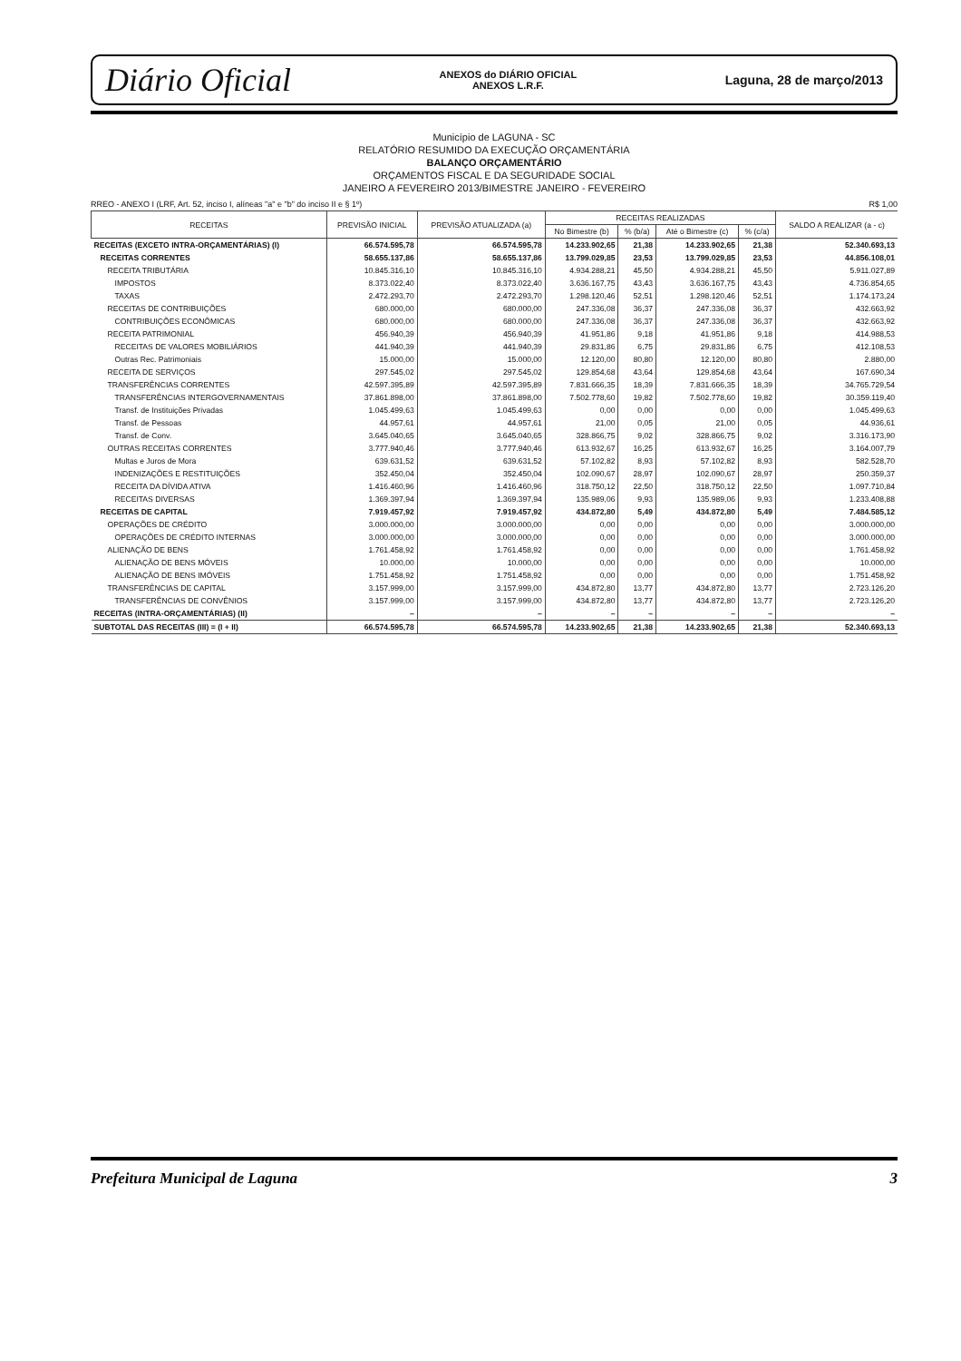Diário Oficial ANEXOS do DIÁRIO OFICIAL
ANEXOS L.R.F. Laguna, 28 de março/2013
Município de LAGUNA - SC
RELATÓRIO RESUMIDO DA EXECUÇÃO ORÇAMENTÁRIA
BALANÇO ORÇAMENTÁRIO
ORÇAMENTOS FISCAL E DA SEGURIDADE SOCIAL
JANEIRO A FEVEREIRO 2013/BIMESTRE JANEIRO - FEVEREIRO
RREO - ANEXO I (LRF, Art. 52, inciso I, alíneas "a" e "b" do inciso II e § 1º) R$ 1,00
| RECEITAS | PREVISÃO INICIAL | PREVISÃO ATUALIZADA (a) | RECEITAS REALIZADAS | | | | SALDO A REALIZAR (a - c) |
| --- | --- | --- | --- | --- | --- | --- | --- |
| | | | No Bimestre (b) | % (b/a) | Até o Bimestre (c) | % (c/a) | |
| RECEITAS (EXCETO INTRA-ORÇAMENTÁRIAS) (I) | 66.574.595,78 | 66.574.595,78 | 14.233.902,65 | 21,38 | 14.233.902,65 | 21,38 | 52.340.693,13 |
| RECEITAS CORRENTES | 58.655.137,86 | 58.655.137,86 | 13.799.029,85 | 23,53 | 13.799.029,85 | 23,53 | 44.856.108,01 |
| RECEITA TRIBUTÁRIA | 10.845.316,10 | 10.845.316,10 | 4.934.288,21 | 45,50 | 4.934.288,21 | 45,50 | 5.911.027,89 |
| IMPOSTOS | 8.373.022,40 | 8.373.022,40 | 3.636.167,75 | 43,43 | 3.636.167,75 | 43,43 | 4.736.854,65 |
| TAXAS | 2.472.293,70 | 2.472.293,70 | 1.298.120,46 | 52,51 | 1.298.120,46 | 52,51 | 1.174.173,24 |
| RECEITAS DE CONTRIBUIÇÕES | 680.000,00 | 680.000,00 | 247.336,08 | 36,37 | 247.336,08 | 36,37 | 432.663,92 |
| CONTRIBUIÇÕES ECONÔMICAS | 680.000,00 | 680.000,00 | 247.336,08 | 36,37 | 247.336,08 | 36,37 | 432.663,92 |
| RECEITA PATRIMONIAL | 456.940,39 | 456.940,39 | 41.951,86 | 9,18 | 41.951,86 | 9,18 | 414.988,53 |
| RECEITAS DE VALORES MOBILIÁRIOS | 441.940,39 | 441.940,39 | 29.831,86 | 6,75 | 29.831,86 | 6,75 | 412.108,53 |
| Outras Rec. Patrimoniais | 15.000,00 | 15.000,00 | 12.120,00 | 80,80 | 12.120,00 | 80,80 | 2.880,00 |
| RECEITA DE SERVIÇOS | 297.545,02 | 297.545,02 | 129.854,68 | 43,64 | 129.854,68 | 43,64 | 167.690,34 |
| TRANSFERÊNCIAS CORRENTES | 42.597.395,89 | 42.597.395,89 | 7.831.666,35 | 18,39 | 7.831.666,35 | 18,39 | 34.765.729,54 |
| TRANSFERÊNCIAS INTERGOVERNAMENTAIS | 37.861.898,00 | 37.861.898,00 | 7.502.778,60 | 19,82 | 7.502.778,60 | 19,82 | 30.359.119,40 |
| Transf. de Instituições Privadas | 1.045.499,63 | 1.045.499,63 | 0,00 | 0,00 | 0,00 | 0,00 | 1.045.499,63 |
| Transf. de Pessoas | 44.957,61 | 44.957,61 | 21,00 | 0,05 | 21,00 | 0,05 | 44.936,61 |
| Transf. de Conv. | 3.645.040,65 | 3.645.040,65 | 328.866,75 | 9,02 | 328.866,75 | 9,02 | 3.316.173,90 |
| OUTRAS RECEITAS CORRENTES | 3.777.940,46 | 3.777.940,46 | 613.932,67 | 16,25 | 613.932,67 | 16,25 | 3.164.007,79 |
| Multas e Juros de Mora | 639.631,52 | 639.631,52 | 57.102,82 | 8,93 | 57.102,82 | 8,93 | 582.528,70 |
| INDENIZAÇÕES E RESTITUIÇÕES | 352.450,04 | 352.450,04 | 102.090,67 | 28,97 | 102.090,67 | 28,97 | 250.359,37 |
| RECEITA DA DÍVIDA ATIVA | 1.416.460,96 | 1.416.460,96 | 318.750,12 | 22,50 | 318.750,12 | 22,50 | 1.097.710,84 |
| RECEITAS DIVERSAS | 1.369.397,94 | 1.369.397,94 | 135.989,06 | 9,93 | 135.989,06 | 9,93 | 1.233.408,88 |
| RECEITAS DE CAPITAL | 7.919.457,92 | 7.919.457,92 | 434.872,80 | 5,49 | 434.872,80 | 5,49 | 7.484.585,12 |
| OPERAÇÕES DE CRÉDITO | 3.000.000,00 | 3.000.000,00 | 0,00 | 0,00 | 0,00 | 0,00 | 3.000.000,00 |
| OPERAÇÕES DE CRÉDITO INTERNAS | 3.000.000,00 | 3.000.000,00 | 0,00 | 0,00 | 0,00 | 0,00 | 3.000.000,00 |
| ALIENAÇÃO DE BENS | 1.761.458,92 | 1.761.458,92 | 0,00 | 0,00 | 0,00 | 0,00 | 1.761.458,92 |
| ALIENAÇÃO DE BENS MÓVEIS | 10.000,00 | 10.000,00 | 0,00 | 0,00 | 0,00 | 0,00 | 10.000,00 |
| ALIENAÇÃO DE BENS IMÓVEIS | 1.751.458,92 | 1.751.458,92 | 0,00 | 0,00 | 0,00 | 0,00 | 1.751.458,92 |
| TRANSFERÊNCIAS DE CAPITAL | 3.157.999,00 | 3.157.999,00 | 434.872,80 | 13,77 | 434.872,80 | 13,77 | 2.723.126,20 |
| TRANSFERÊNCIAS DE CONVÊNIOS | 3.157.999,00 | 3.157.999,00 | 434.872,80 | 13,77 | 434.872,80 | 13,77 | 2.723.126,20 |
| RECEITAS (INTRA-ORÇAMENTÁRIAS) (II) | – | – | – | – | – | – | – |
| SUBTOTAL DAS RECEITAS (III) = (I + II) | 66.574.595,78 | 66.574.595,78 | 14.233.902,65 | 21,38 | 14.233.902,65 | 21,38 | 52.340.693,13 |
Prefeitura Municipal de Laguna 3